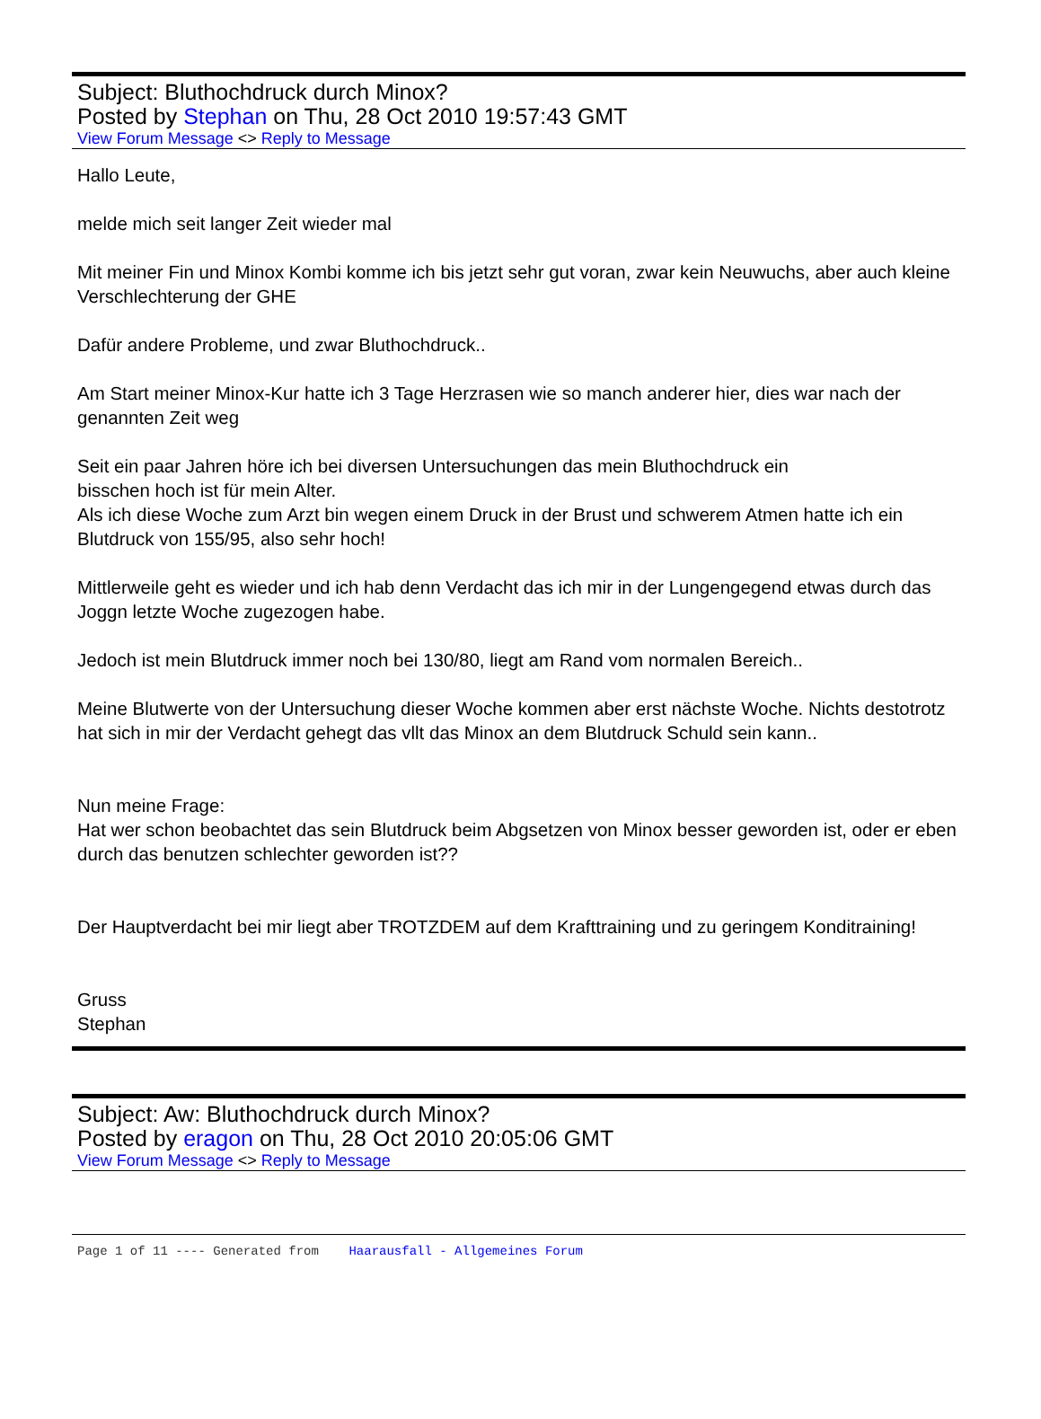Subject: Bluthochdruck durch Minox?
Posted by Stephan on Thu, 28 Oct 2010 19:57:43 GMT
View Forum Message <> Reply to Message
Hallo Leute,
melde mich seit langer Zeit wieder mal
Mit meiner Fin und Minox Kombi komme ich bis jetzt sehr gut voran, zwar kein Neuwuchs, aber auch kleine Verschlechterung der GHE
Dafür andere Probleme, und zwar Bluthochdruck..
Am Start meiner Minox-Kur hatte ich 3 Tage Herzrasen wie so manch anderer hier, dies war nach der genannten Zeit weg
Seit ein paar Jahren höre ich bei diversen Untersuchungen das mein Bluthochdruck ein
bisschen hoch ist für mein Alter.
Als ich diese Woche zum Arzt bin wegen einem Druck in der Brust und schwerem Atmen hatte ich ein Blutdruck von 155/95, also sehr hoch!
Mittlerweile geht es wieder und ich hab denn Verdacht das ich mir in der Lungengegend etwas durch das Joggn letzte Woche zugezogen habe.
Jedoch ist mein Blutdruck immer noch bei 130/80, liegt am Rand vom normalen Bereich..
Meine Blutwerte von der Untersuchung dieser Woche kommen aber erst nächste Woche. Nichts destotrotz hat sich in mir der Verdacht gehegt das vllt das Minox an dem Blutdruck Schuld sein kann..
Nun meine Frage:
Hat wer schon beobachtet das sein Blutdruck beim Abgsetzen von Minox besser geworden ist, oder er eben durch das benutzen schlechter geworden ist??
Der Hauptverdacht bei mir liegt aber TROTZDEM auf dem Krafttraining und zu geringem Konditraining!
Gruss
Stephan
Subject: Aw: Bluthochdruck durch Minox?
Posted by eragon on Thu, 28 Oct 2010 20:05:06 GMT
View Forum Message <> Reply to Message
Page 1 of 11 ---- Generated from Haarausfall - Allgemeines Forum